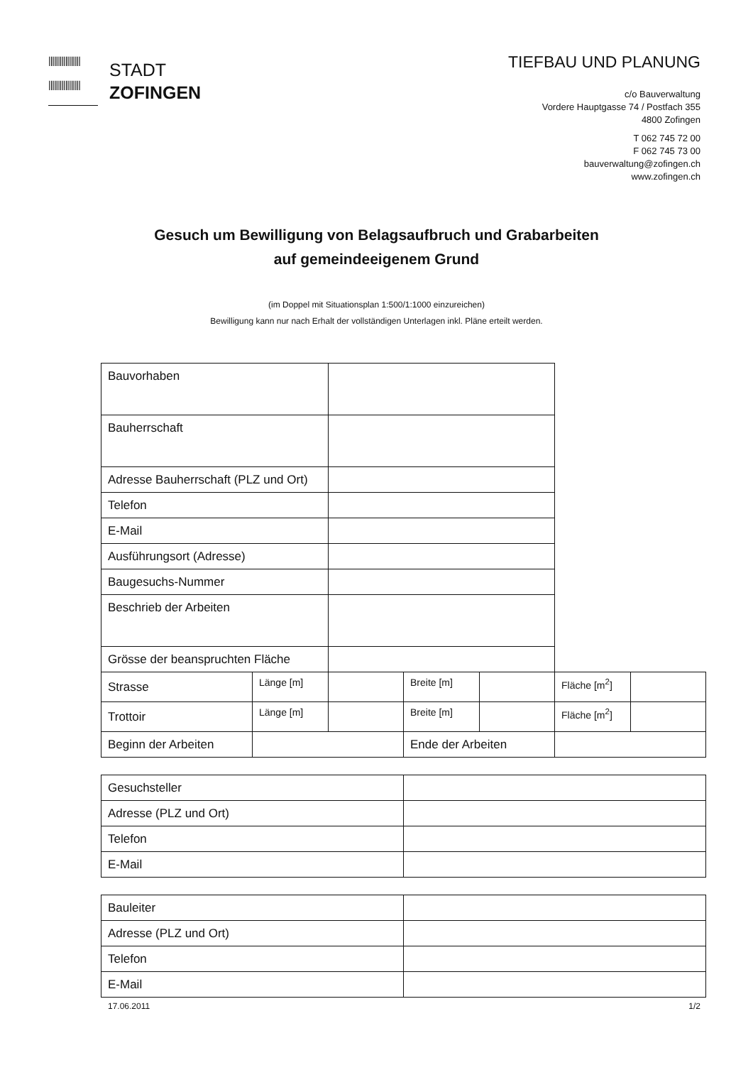|||||||||||||||||
|||||||||||||||||
STADT
ZOFINGEN
TIEFBAU UND PLANUNG
c/o Bauverwaltung
Vordere Hauptgasse 74 / Postfach 355
4800 Zofingen
T 062 745 72 00
F 062 745 73 00
bauverwaltung@zofingen.ch
www.zofingen.ch
Gesuch um Bewilligung von Belagsaufbruch und Grabarbeiten
auf gemeindeeigenem Grund
(im Doppel mit Situationsplan 1:500/1:1000 einzureichen)
Bewilligung kann nur nach Erhalt der vollständigen Unterlagen inkl. Pläne erteilt werden.
| Bauvorhaben | | | | | | |
| Bauherrschaft | | | | | | |
| Adresse Bauherrschaft (PLZ und Ort) | | | | | | |
| Telefon | | | | | | |
| E-Mail | | | | | | |
| Ausführungsort (Adresse) | | | | | | |
| Baugesuchs-Nummer | | | | | | |
| Beschrieb der Arbeiten | | | | | | |
| Grösse der beanspruchten Fläche | | | | | | |
| Strasse | Länge [m] | | Breite [m] | | Fläche [m<sup>2</sup>] | |
| Trottoir | Länge [m] | | Breite [m] | | Fläche [m<sup>2</sup>] | |
| Beginn der Arbeiten | | | Ende der Arbeiten | | | |
| Gesuchsteller | |
| Adresse (PLZ und Ort) | |
| Telefon | |
| E-Mail | |
| Bauleiter | |
| Adresse (PLZ und Ort) | |
| Telefon | |
| E-Mail | |
17.06.2011 1/2